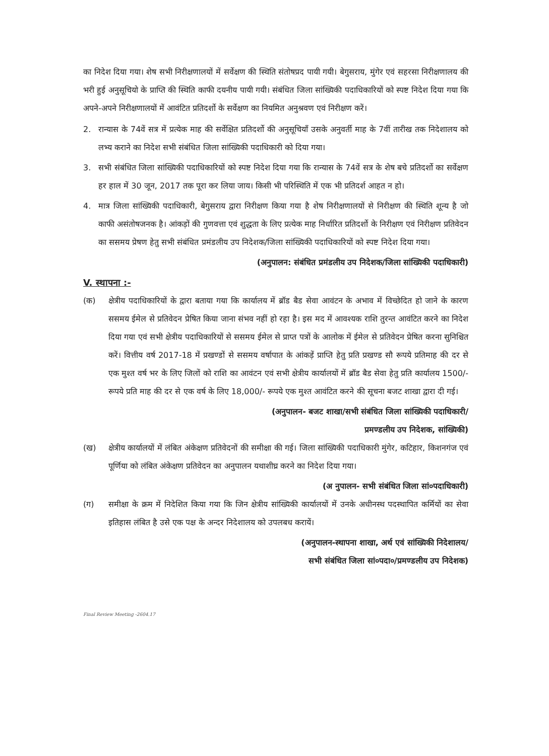का निदेश दिया गया। शेष सभी निरीक्षणालयों में सर्वेक्षण की स्थिति संतोषप्रद पायी गयी। बेगुसराय, मुंगेर एवं सहरसा निरीक्षणालय की भरी हुई अनुसूचियो के प्राप्ति की स्थिति काफी दयनीय पायी गयी। संबंधित जिला सांख्यिकी पदाधिकारियों को स्पष्ट निदेश दिया गया कि अपने-अपने निरीक्षणालयों में आवंटित प्रतिदर्शो के सर्वेक्षण का नियमित अनुश्रवण एवं निरीक्षण करें।
2. रान्यास के 74वें सत्र में प्रत्येक माह की सर्वेक्षित प्रतिदर्शो की अनुसूचियाँ उसके अनुवर्ती माह के 7वीं तारीख तक निदेशालय को लभ्य कराने का निदेश सभी संबंधित जिला सांख्यिकी पदाधिकारी को दिया गया।
3. सभी संबंधित जिला सांख्यिकी पदाधिकारियों को स्पष्ट निदेश दिया गया कि रान्यास के 74वें सत्र के शेष बचे प्रतिदर्शो का सर्वेक्षण हर हाल में 30 जून, 2017 तक पूरा कर लिया जाय। किसी भी परिस्थिति में एक भी प्रतिदर्श आहत न हो।
4. मात्र जिला सांख्यिकी पदाधिकारी, बेगुसराय द्वारा निरीक्षण किया गया है शेष निरीक्षणालयों से निरीक्षण की स्थिति शून्य है जो काफी असंतोषजनक है। आंकड़ों की गुणवत्ता एवं शुद्धता के लिए प्रत्येक माह निर्धारित प्रतिदर्शो के निरीक्षण एवं निरीक्षण प्रतिवेदन का ससमय प्रेषण हेतु सभी संबंधित प्रमंडलीय उप निदेशक/जिला सांख्यिकी पदाधिकारियों को स्पष्ट निदेश दिया गया।
(अनुपालन: संबंधित प्रमंडलीय उप निदेशक/जिला सांख्यिकी पदाधिकारी)
V. स्थापना :-
(क) क्षेत्रीय पदाधिकारियों के द्वारा बताया गया कि कार्यालय में ब्रॉड बैड सेवा आवंटन के अभाव में विच्छेदित हो जाने के कारण ससमय ईमेल से प्रतिवेदन प्रेषित किया जाना संभव नहीं हो रहा है। इस मद में आवश्यक राशि तुरन्त आवंटित करने का निदेश दिया गया एवं सभी क्षेत्रीय पदाधिकारियों से ससमय ईमेल से प्राप्त पत्रों के आलोक में ईमेल से प्रतिवेदन प्रेषित करना सुनिश्चित करें। वित्तीय वर्ष 2017-18 में प्रखण्डों से ससमय वर्षापात के आंकड़ें प्राप्ति हेतु प्रति प्रखण्ड सौ रूपये प्रतिमाह की दर से एक मुश्त वर्ष भर के लिए जिलों को राशि का आवंटन एवं सभी क्षेत्रीय कार्यालयों में ब्रॉड बैड सेवा हेतु प्रति कार्यालय 1500/- रूपये प्रति माह की दर से एक वर्ष के लिए 18,000/- रूपये एक मुश्त आवंटित करने की सूचना बजट शाखा द्वारा दी गई।
(अनुपालन- बजट शाखा/सभी संबंधित जिला सांख्यिकी पदाधिकारी/
प्रमण्डलीय उप निदेशक, सांख्यिकी)
(ख) क्षेत्रीय कार्यालयों में लंबित अंकेक्षण प्रतिवेदनों की समीक्षा की गई। जिला सांख्यिकी पदाधिकारी मुंगेर, कटिहार, किशनगंज एवं पूर्णिया को लंबित अंकेक्षण प्रतिवेदन का अनुपालन यथाशीघ्र करने का निदेश दिया गया।
(अ नुपालन- सभी संबंधित जिला सां०पदाधिकारी)
(ग) समीक्षा के क्रम में निदेशित किया गया कि जिन क्षेत्रीय सांख्यिकी कार्यालयों में उनके अधीनस्थ पदस्थापित कर्मियों का सेवा इतिहास लंबित है उसे एक पक्ष के अन्दर निदेशालय को उपलबध करायें।
(अनुपालन-स्थापना शाखा, अर्थ एवं सांख्यिकी निदेशालय/
सभी संबंधित जिला सां०पदा०/प्रमण्डलीय उप निदेशक)
Final Review Meeting -2604.17